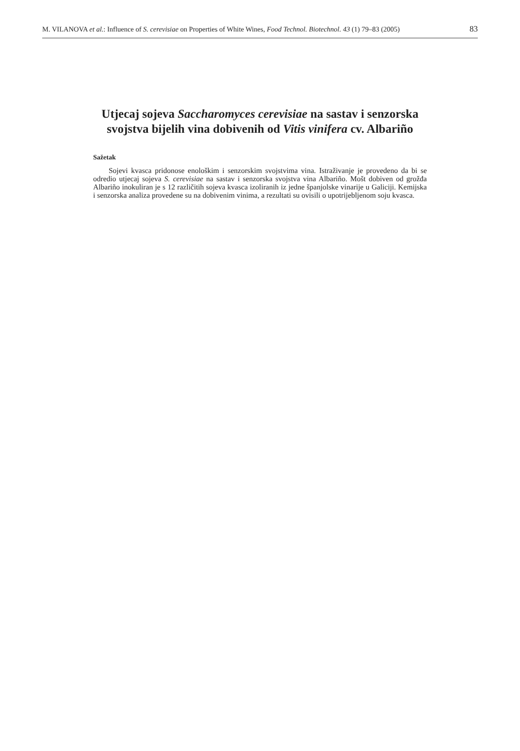M. VILANOVA et al.: Influence of S. cerevisiae on Properties of White Wines, Food Technol. Biotechnol. 43 (1) 79–83 (2005) 83
Utjecaj sojeva Saccharomyces cerevisiae na sastav i senzorska
svojstva bijelih vina dobivenih od Vitis vinifera cv. Albariño
Sažetak
Sojevi kvasca pridonose enološkim i senzorskim svojstvima vina. Istraživanje je provedeno da bi se odredio utjecaj sojeva S. cerevisiae na sastav i senzorska svojstva vina Albariño. Mošt dobiven od grožđa Albariño inokuliran je s 12 različitih sojeva kvasca izoliranih iz jedne španjolske vinarije u Galiciji. Kemijska i senzorska analiza provedene su na dobivenim vinima, a rezultati su ovisili o upotrijebljenom soju kvasca.